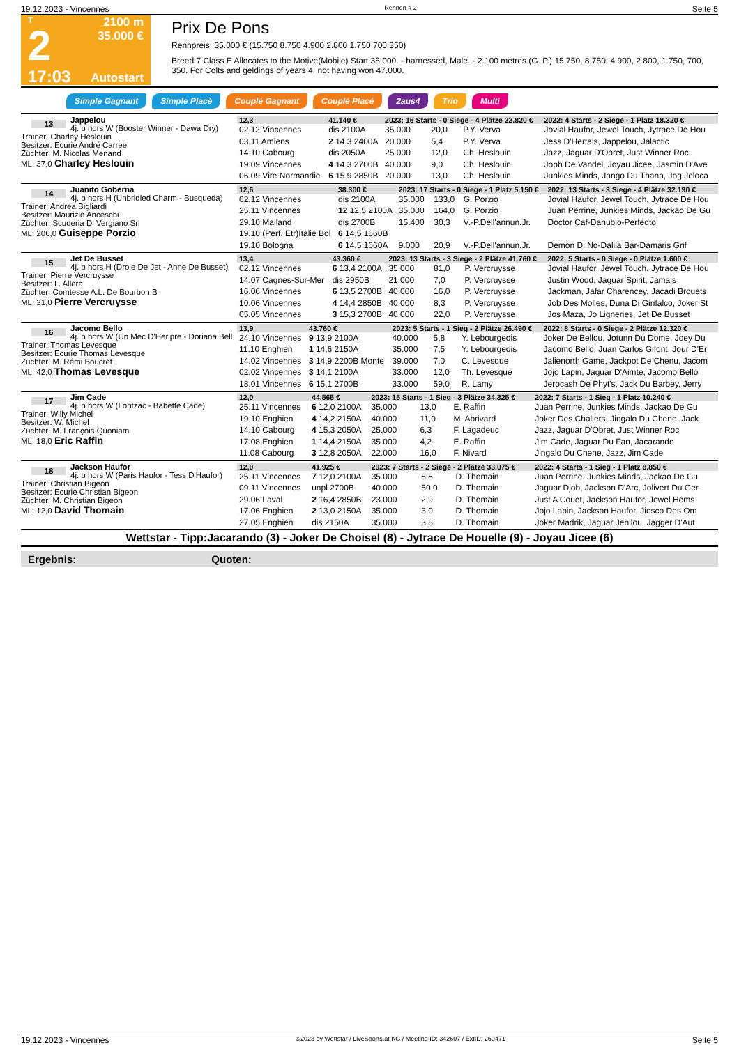19.12.2023 - Vincennes Rennen # 2 Seite 5
T
2
17:03
2100 m
35.000 €
Autostart
Prix De Pons
Rennpreis: 35.000 € (15.750 8.750 4.900 2.800 1.750 700 350)
Breed 7 Class E Allocates to the Motive(Mobile) Start 35.000. - harnessed, Male. - 2.100 metres (G. P.) 15.750, 8.750, 4.900, 2.800, 1.750, 700, 350. For Colts and geldings of years 4, not having won 47.000.
Simple Gagnant Simple Placé Couplé Gagnant Couplé Placé 2aus4 Trio Multi
13
Jappelou
4j. b hors W (Booster Winner - Dawa Dry)
Trainer: Charley Heslouin
Besitzer: Ecurie André Carree
Züchter: M. Nicolas Menand
ML: 37,0 Charley Heslouin
| 12,3 | 41.140 € | 2023: 16 Starts - 0 Siege - 4 Plätze 22.820 € | | | 2022: 4 Starts - 2 Siege - 1 Platz 18.320 € |
| --- | --- | --- | --- | --- | --- |
| 02.12 Vincennes | dis 2100A | 35.000 | 20,0 | P.Y. Verva | Jovial Haufor, Jewel Touch, Jytrace De Hou |
| 03.11 Amiens | 2 14,3 2400A | 20.000 | 5,4 | P.Y. Verva | Jess D'Hertals, Jappelou, Jalactic |
| 14.10 Cabourg | dis 2050A | 25.000 | 12,0 | Ch. Heslouin | Jazz, Jaguar D'Obret, Just Winner Roc |
| 19.09 Vincennes | 4 14,3 2700B | 40.000 | 9,0 | Ch. Heslouin | Joph De Vandel, Joyau Jicee, Jasmin D'Ave |
| 06.09 Vire Normandie | 6 15,9 2850B | 20.000 | 13,0 | Ch. Heslouin | Junkies Minds, Jango Du Thana, Jog Jeloca |
14
Juanito Goberna
4j. b hors H (Unbridled Charm - Busqueda)
Trainer: Andrea Bigliardi
Besitzer: Maurizio Anceschi
Züchter: Scuderia Di Vergiano Srl
ML: 206,0 Guiseppe Porzio
| 12,6 | 38.300 € | 2023: 17 Starts - 0 Siege - 1 Platz 5.150 € | | | 2022: 13 Starts - 3 Siege - 4 Plätze 32.190 € |
| --- | --- | --- | --- | --- | --- |
| 02.12 Vincennes | dis 2100A | 35.000 | 133,0 | G. Porzio | Jovial Haufor, Jewel Touch, Jytrace De Hou |
| 25.11 Vincennes | 12 12,5 2100A | 35.000 | 164,0 | G. Porzio | Juan Perrine, Junkies Minds, Jackao De Gu |
| 29.10 Mailand | dis 2700B | 15.400 | 30,3 | V.-P.Dell'annun.Jr. | Doctor Caf-Danubio-Perfedto |
| 19.10 (Perf. Etr)Italie Bol | 6 14,5 1660B | | | | |
| 19.10 Bologna | 6 14,5 1660A | 9.000 | 20,9 | V.-P.Dell'annun.Jr. | Demon Di No-Dalila Bar-Damaris Grif |
15
Jet De Busset
4j. b hors H (Drole De Jet - Anne De Busset)
Trainer: Pierre Vercruysse
Besitzer: F. Allera
Züchter: Comtesse A.L. De Bourbon B
ML: 31,0 Pierre Vercruysse
| 13,4 | 43.360 € | 2023: 13 Starts - 3 Siege - 2 Plätze 41.760 € | | | 2022: 5 Starts - 0 Siege - 0 Plätze 1.600 € |
| --- | --- | --- | --- | --- | --- |
| 02.12 Vincennes | 6 13,4 2100A | 35.000 | 81,0 | P. Vercruysse | Jovial Haufor, Jewel Touch, Jytrace De Hou |
| 14.07 Cagnes-Sur-Mer | dis 2950B | 21.000 | 7,0 | P. Vercruysse | Justin Wood, Jaguar Spirit, Jamais |
| 16.06 Vincennes | 6 13,5 2700B | 40.000 | 16,0 | P. Vercruysse | Jackman, Jafar Charencey, Jacadi Brouets |
| 10.06 Vincennes | 4 14,4 2850B | 40.000 | 8,3 | P. Vercruysse | Job Des Molles, Duna Di Girifalco, Joker St |
| 05.05 Vincennes | 3 15,3 2700B | 40.000 | 22,0 | P. Vercruysse | Jos Maza, Jo Ligneries, Jet De Busset |
16
Jacomo Bello
4j. b hors W (Un Mec D'Heripre - Doriana Bell
Trainer: Thomas Levesque
Besitzer: Ecurie Thomas Levesque
Züchter: M. Rémi Boucret
ML: 42,0 Thomas Levesque
| 13,9 | 43.760 € | 2023: 5 Starts - 1 Sieg - 2 Plätze 26.490 € | | | 2022: 8 Starts - 0 Siege - 2 Plätze 12.320 € |
| --- | --- | --- | --- | --- | --- |
| 24.10 Vincennes | 9 13,9 2100A | 40.000 | 5,8 | Y. Lebourgeois | Joker De Bellou, Jotunn Du Dome, Joey Du |
| 11.10 Enghien | 1 14,6 2150A | 35.000 | 7,5 | Y. Lebourgeois | Jacomo Bello, Juan Carlos Gifont, Jour D'Er |
| 14.02 Vincennes | 3 14,9 2200B Monte | 39.000 | 7,0 | C. Levesque | Jalienorth Game, Jackpot De Chenu, Jacom |
| 02.02 Vincennes | 3 14,1 2100A | 33.000 | 12,0 | Th. Levesque | Jojo Lapin, Jaguar D'Aimte, Jacomo Bello |
| 18.01 Vincennes | 6 15,1 2700B | 33.000 | 59,0 | R. Lamy | Jerocash De Phyt's, Jack Du Barbey, Jerry |
17
Jim Cade
4j. b hors W (Lontzac - Babette Cade)
Trainer: Willy Michel
Besitzer: W. Michel
Züchter: M. François Quoniam
ML: 18,0 Eric Raffin
| 12,0 | 44.565 € | 2023: 15 Starts - 1 Sieg - 3 Plätze 34.325 € | | | 2022: 7 Starts - 1 Sieg - 1 Platz 10.240 € |
| --- | --- | --- | --- | --- | --- |
| 25.11 Vincennes | 6 12,0 2100A | 35.000 | 13,0 | E. Raffin | Juan Perrine, Junkies Minds, Jackao De Gu |
| 19.10 Enghien | 4 14,2 2150A | 40.000 | 11,0 | M. Abrivard | Joker Des Chaliers, Jingalo Du Chene, Jack |
| 14.10 Cabourg | 4 15,3 2050A | 25.000 | 6,3 | F. Lagadeuc | Jazz, Jaguar D'Obret, Just Winner Roc |
| 17.08 Enghien | 1 14,4 2150A | 35.000 | 4,2 | E. Raffin | Jim Cade, Jaguar Du Fan, Jacarando |
| 11.08 Cabourg | 3 12,8 2050A | 22.000 | 16,0 | F. Nivard | Jingalo Du Chene, Jazz, Jim Cade |
18
Jackson Haufor
4j. b hors W (Paris Haufor - Tess D'Haufor)
Trainer: Christian Bigeon
Besitzer: Ecurie Christian Bigeon
Züchter: M. Christian Bigeon
ML: 12,0 David Thomain
| 12,0 | 41.925 € | 2023: 7 Starts - 2 Siege - 2 Plätze 33.075 € | | | 2022: 4 Starts - 1 Sieg - 1 Platz 8.850 € |
| --- | --- | --- | --- | --- | --- |
| 25.11 Vincennes | 7 12,0 2100A | 35.000 | 8,8 | D. Thomain | Juan Perrine, Junkies Minds, Jackao De Gu |
| 09.11 Vincennes | unpl 2700B | 40.000 | 50,0 | D. Thomain | Jaguar Djob, Jackson D'Arc, Jolivert Du Ger |
| 29.06 Laval | 2 16,4 2850B | 23.000 | 2,9 | D. Thomain | Just A Couet, Jackson Haufor, Jewel Hems |
| 17.06 Enghien | 2 13,0 2150A | 35.000 | 3,0 | D. Thomain | Jojo Lapin, Jackson Haufor, Jiosco Des Om |
| 27.05 Enghien | dis 2150A | 35.000 | 3,8 | D. Thomain | Joker Madrik, Jaguar Jenilou, Jagger D'Aut |
Wettstar - Tipp:Jacarando (3) - Joker De Choisel (8) - Jytrace De Houelle (9) - Joyau Jicee (6)
Ergebnis: Quoten:
19.12.2023 - Vincennes ©2023 by Wettstar / LiveSports.at KG / Meeting ID: 342607 / ExtID: 260471 Seite 5